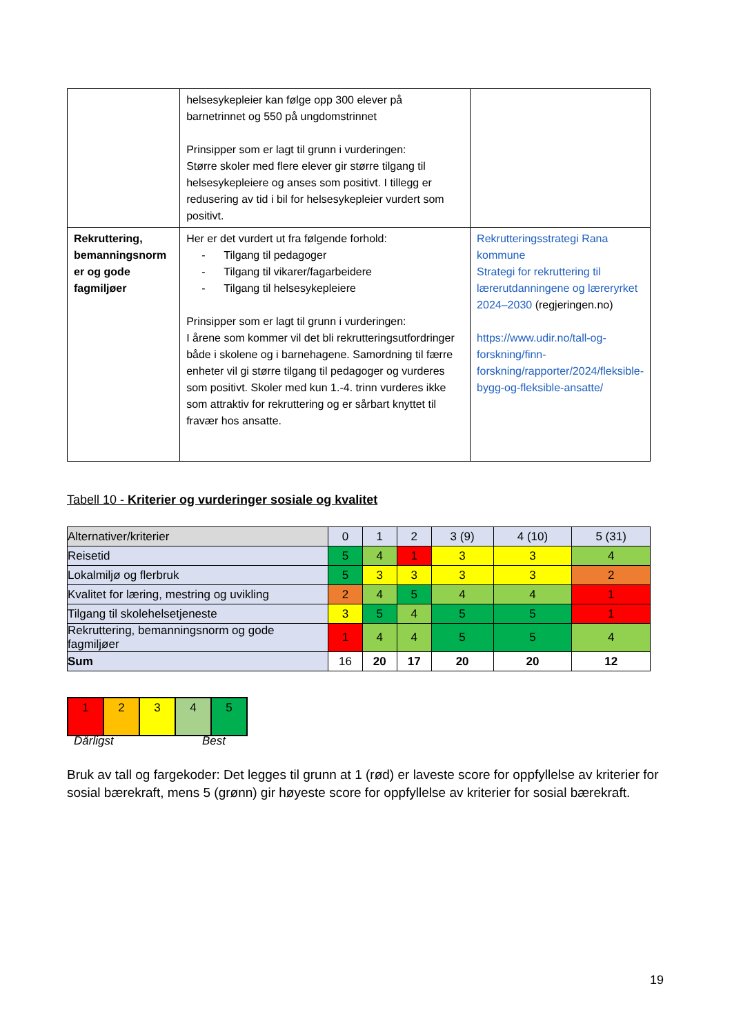| | helsesykepleier kan følge opp 300 elever på barnetrinnet og 550 på ungdomstrinnet Prinsipper som er lagt til grunn i vurderingen: Større skoler med flere elever gir større tilgang til helsesykepleiere og anses som positivt. I tillegg er redusering av tid i bil for helsesykepleier vurdert som positivt. | |
| Rekruttering, bemanningsnorm er og gode fagmiljøer | Her er det vurdert ut fra følgende forhold: - Tilgang til pedagoger - Tilgang til vikarer/fagarbeidere - Tilgang til helsesykepleiere Prinsipper som er lagt til grunn i vurderingen: I årene som kommer vil det bli rekrutteringsutfordringer både i skolene og i barnehagene. Samordning til færre enheter vil gi større tilgang til pedagoger og vurderes som positivt. Skoler med kun 1.-4. trinn vurderes ikke som attraktiv for rekruttering og er sårbart knyttet til fravær hos ansatte. | Rekrutteringsstrategi Rana kommune Strategi for rekruttering til lærerutdanningene og læreryrket 2024–2030 (regjeringen.no) https://www.udir.no/tall-og-forskning/finn-forskning/rapporter/2024/fleksible-bygg-og-fleksible-ansatte/ |
Tabell 10 - Kriterier og vurderinger sosiale og kvalitet
| Alternativer/kriterier | 0 | 1 | 2 | 3 (9) | 4 (10) | 5 (31) |
| Reisetid | 5 | 4 | 1 | 3 | 3 | 4 |
| Lokalmiljø og flerbruk | 5 | 3 | 3 | 3 | 3 | 2 |
| Kvalitet for læring, mestring og uvikling | 2 | 4 | 5 | 4 | 4 | 1 |
| Tilgang til skolehelsetjeneste | 3 | 5 | 4 | 5 | 5 | 1 |
| Rekruttering, bemanningsnorm og gode fagmiljøer | 1 | 4 | 4 | 5 | 5 | 4 |
| Sum | 16 | 20 | 17 | 20 | 20 | 12 |
| 1 | 2 | 3 | 4 | 5 |
Dårligst Best
Bruk av tall og fargekoder: Det legges til grunn at 1 (rød) er laveste score for oppfyllelse av kriterier for sosial bærekraft, mens 5 (grønn) gir høyeste score for oppfyllelse av kriterier for sosial bærekraft.
19